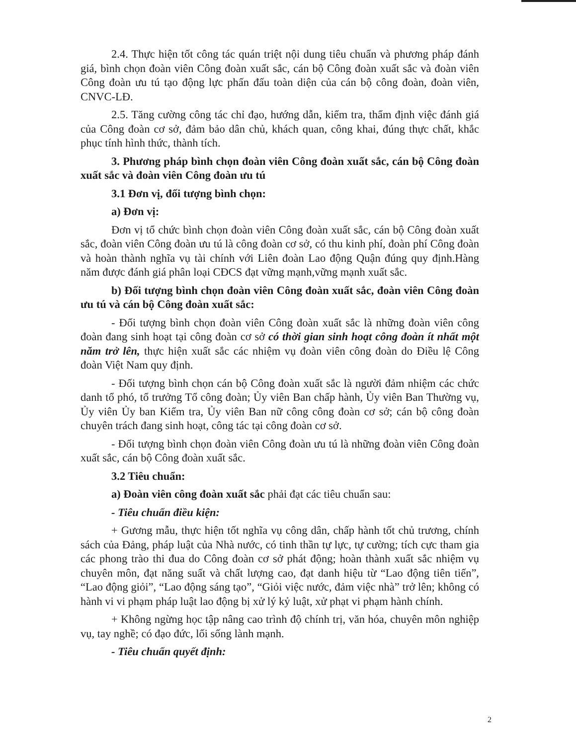2.4. Thực hiện tốt công tác quán triệt nội dung tiêu chuẩn và phương pháp đánh giá, bình chọn đoàn viên Công đoàn xuất sắc, cán bộ Công đoàn xuất sắc và đoàn viên Công đoàn ưu tú tạo động lực phấn đấu toàn diện của cán bộ công đoàn, đoàn viên, CNVC-LĐ.
2.5. Tăng cường công tác chỉ đạo, hướng dẫn, kiểm tra, thẩm định việc đánh giá của Công đoàn cơ sở, đảm bảo dân chủ, khách quan, công khai, đúng thực chất, khắc phục tính hình thức, thành tích.
3. Phương pháp bình chọn đoàn viên Công đoàn xuất sắc, cán bộ Công đoàn xuất sắc và đoàn viên Công đoàn ưu tú
3.1 Đơn vị, đối tượng bình chọn:
a) Đơn vị:
Đơn vị tổ chức bình chọn đoàn viên Công đoàn xuất sắc, cán bộ Công đoàn xuất sắc, đoàn viên Công đoàn ưu tú là công đoàn cơ sở, có thu kinh phí, đoàn phí Công đoàn và hoàn thành nghĩa vụ tài chính với Liên đoàn Lao động Quận đúng quy định.Hàng năm được đánh giá phân loại CĐCS đạt vững mạnh,vững mạnh xuất sắc.
b) Đối tượng bình chọn đoàn viên Công đoàn xuất sắc, đoàn viên Công đoàn ưu tú và cán bộ Công đoàn xuất sắc:
- Đối tượng bình chọn đoàn viên Công đoàn xuất sắc là những đoàn viên công đoàn đang sinh hoạt tại công đoàn cơ sở có thời gian sinh hoạt công đoàn ít nhất một năm trở lên, thực hiện xuất sắc các nhiệm vụ đoàn viên công đoàn do Điều lệ Công đoàn Việt Nam quy định.
- Đối tượng bình chọn cán bộ Công đoàn xuất sắc là người đảm nhiệm các chức danh tổ phó, tổ trưởng Tổ công đoàn; Ủy viên Ban chấp hành, Ủy viên Ban Thường vụ, Ủy viên Ủy ban Kiểm tra, Ủy viên Ban nữ công công đoàn cơ sở; cán bộ công đoàn chuyên trách đang sinh hoạt, công tác tại công đoàn cơ sở.
- Đối tượng bình chọn đoàn viên Công đoàn ưu tú là những đoàn viên Công đoàn xuất sắc, cán bộ Công đoàn xuất sắc.
3.2 Tiêu chuẩn:
a) Đoàn viên công đoàn xuất sắc phải đạt các tiêu chuẩn sau:
- Tiêu chuẩn điều kiện:
+ Gương mẫu, thực hiện tốt nghĩa vụ công dân, chấp hành tốt chủ trương, chính sách của Đảng, pháp luật của Nhà nước, có tinh thần tự lực, tự cường; tích cực tham gia các phong trào thi đua do Công đoàn cơ sở phát động; hoàn thành xuất sắc nhiệm vụ chuyên môn, đạt năng suất và chất lượng cao, đạt danh hiệu từ “Lao động tiên tiến”, “Lao động giỏi”, “Lao động sáng tạo”, “Giỏi việc nước, đảm việc nhà” trở lên; không có hành vi vi phạm pháp luật lao động bị xử lý kỷ luật, xử phạt vi phạm hành chính.
+ Không ngừng học tập nâng cao trình độ chính trị, văn hóa, chuyên môn nghiệp vụ, tay nghề; có đạo đức, lối sống lành mạnh.
- Tiêu chuẩn quyết định:
2